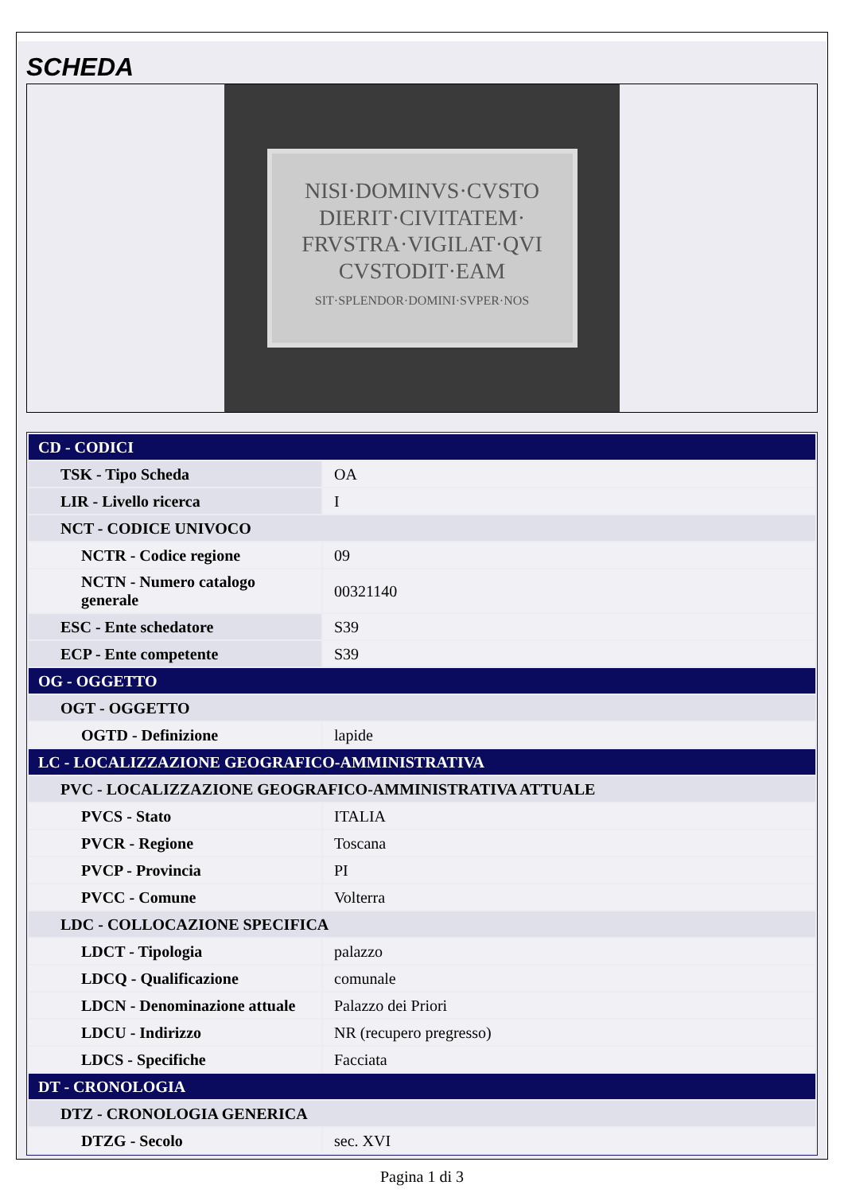SCHEDA
NISI·DOMINVS·CVSTO
DIERIT·CIVITATEM·
FRVSTRA·VIGILAT·QVI
CVSTODIT·EAM
SIT·SPLENDOR·DOMINI·SVPER·NOS
| CD - CODICI | |
| TSK - Tipo Scheda | OA |
| LIR - Livello ricerca | I |
| NCT - CODICE UNIVOCO | |
| NCTR - Codice regione | 09 |
| NCTN - Numero catalogo generale | 00321140 |
| ESC - Ente schedatore | S39 |
| ECP - Ente competente | S39 |
| OG - OGGETTO | |
| OGT - OGGETTO | |
| OGTD - Definizione | lapide |
| LC - LOCALIZZAZIONE GEOGRAFICO-AMMINISTRATIVA | |
| PVC - LOCALIZZAZIONE GEOGRAFICO-AMMINISTRATIVA ATTUALE | |
| PVCS - Stato | ITALIA |
| PVCR - Regione | Toscana |
| PVCP - Provincia | PI |
| PVCC - Comune | Volterra |
| LDC - COLLOCAZIONE SPECIFICA | |
| LDCT - Tipologia | palazzo |
| LDCQ - Qualificazione | comunale |
| LDCN - Denominazione attuale | Palazzo dei Priori |
| LDCU - Indirizzo | NR (recupero pregresso) |
| LDCS - Specifiche | Facciata |
| DT - CRONOLOGIA | |
| DTZ - CRONOLOGIA GENERICA | |
| DTZG - Secolo | sec. XVI |
Pagina 1 di 3